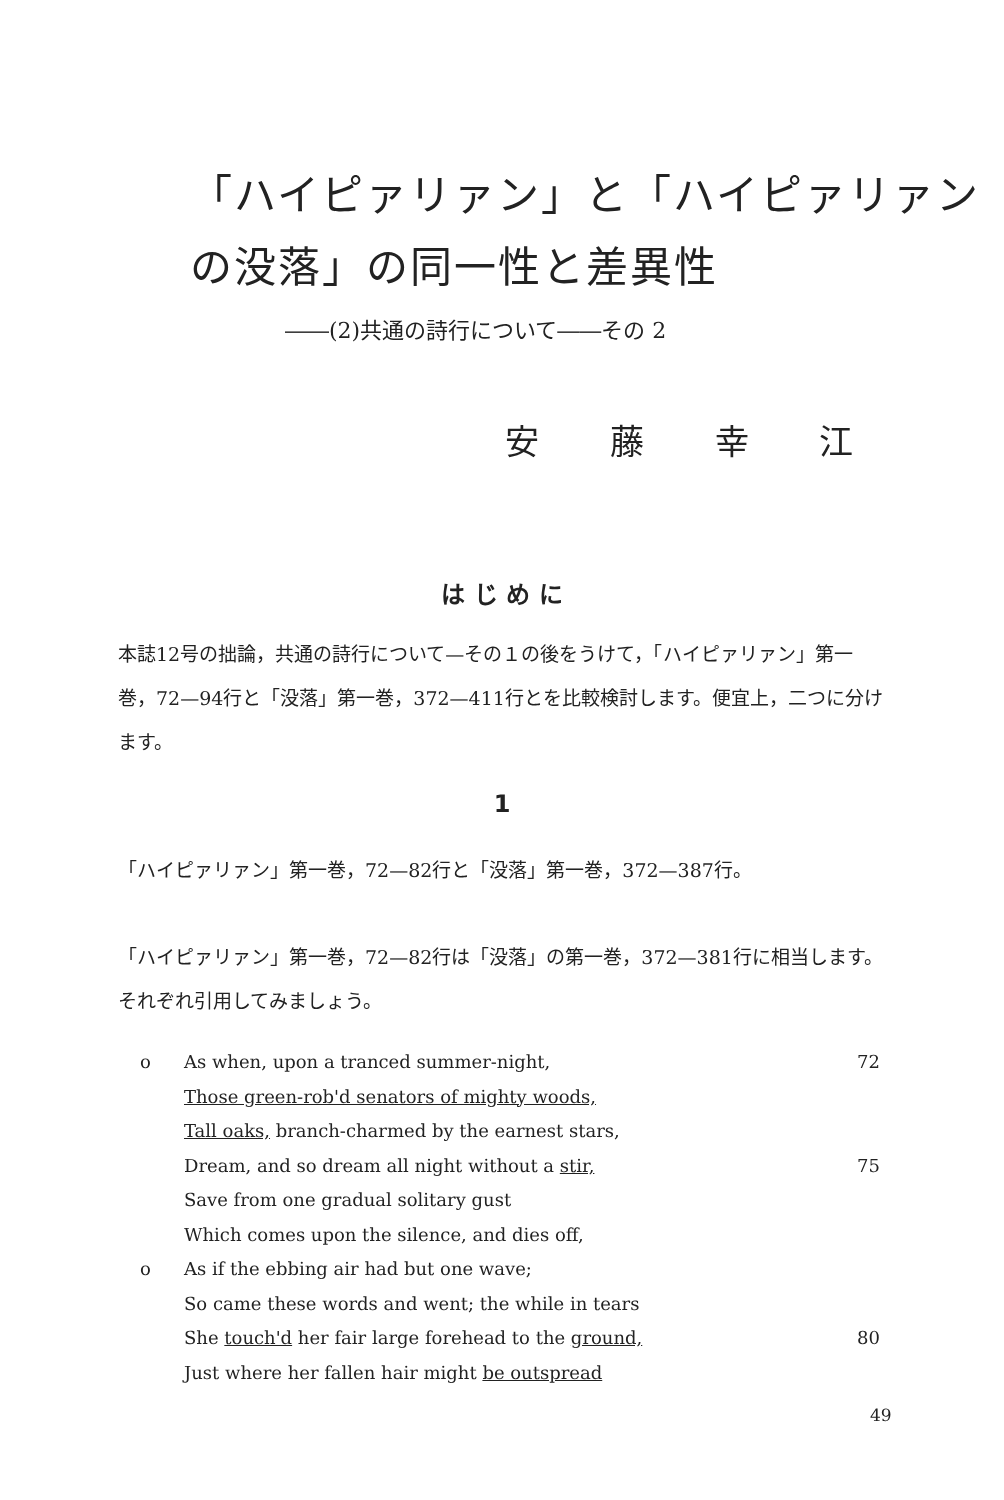「ハイピァリァン」と「ハイピァリァン
の没落」の同一性と差異性
――(2)共通の詩行について――その 2
安 藤 幸 江
は じ め に
本誌12号の拙論，共通の詩行について—その１の後をうけて，「ハイピァリァン」第一巻，72—94行と「没落」第一巻，372—411行とを比較検討します。便宜上，二つに分けます。
1
「ハイピァリァン」第一巻，72—82行と「没落」第一巻，372—387行。
「ハイピァリァン」第一巻，72—82行は「没落」の第一巻，372—381行に相当します。それぞれ引用してみましょう。
o As when, upon a tranced summer-night, 72
Those green-rob'd senators of mighty woods,
Tall oaks, branch-charmed by the earnest stars,
Dream, and so dream all night without a stir, 75
Save from one gradual solitary gust
Which comes upon the silence, and dies off,
o As if the ebbing air had but one wave;
So came these words and went; the while in tears
She touch'd her fair large forehead to the ground, 80
Just where her fallen hair might be outspread
49